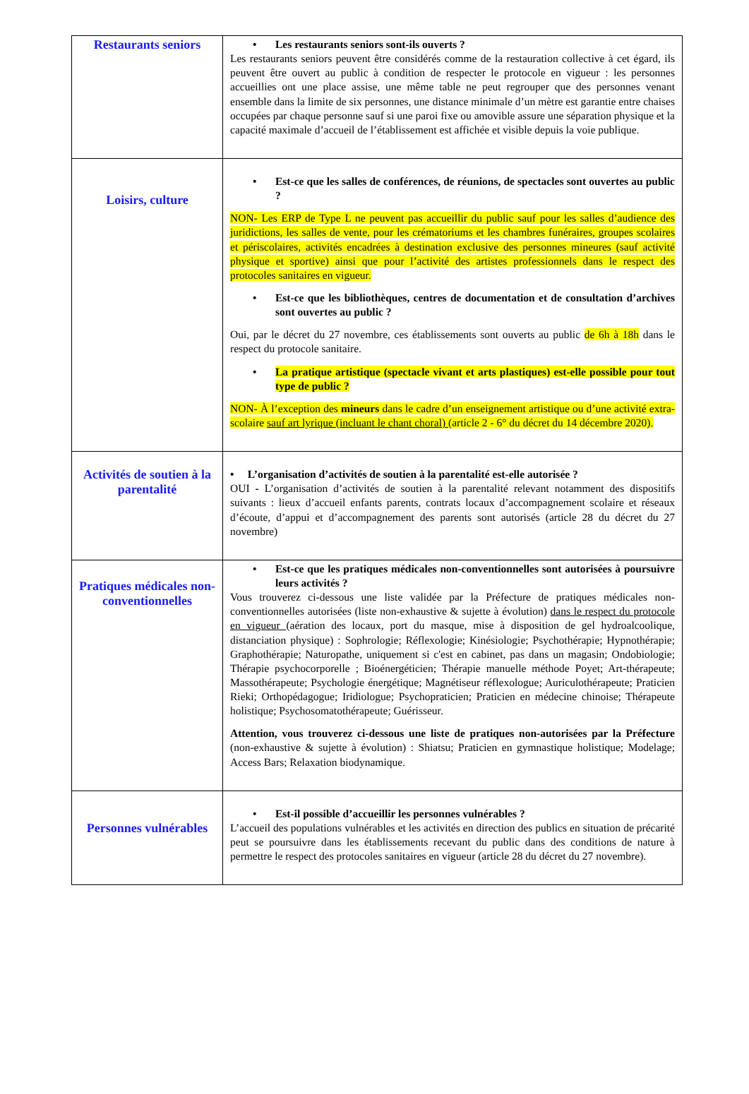| Restaurants seniors | • Les restaurants seniors sont-ils ouverts ? Les restaurants seniors peuvent être considérés comme de la restauration collective à cet égard, ils peuvent être ouvert au public à condition de respecter le protocole en vigueur : les personnes accueillies ont une place assise, une même table ne peut regrouper que des personnes venant ensemble dans la limite de six personnes, une distance minimale d’un mètre est garantie entre chaises occupées par chaque personne sauf si une paroi fixe ou amovible assure une séparation physique et la capacité maximale d’accueil de l’établissement est affichée et visible depuis la voie publique. |
| Loisirs, culture | • Est-ce que les salles de conférences, de réunions, de spectacles sont ouvertes au public ? NON- Les ERP de Type L ne peuvent pas accueillir du public sauf pour les salles d’audience des juridictions, les salles de vente, pour les crématoriums et les chambres funéraires, groupes scolaires et périscolaires, activités encadrées à destination exclusive des personnes mineures (sauf activité physique et sportive) ainsi que pour l’activité des artistes professionnels dans le respect des protocoles sanitaires en vigueur. • Est-ce que les bibliothèques, centres de documentation et de consultation d’archives sont ouvertes au public ? Oui, par le décret du 27 novembre, ces établissements sont ouverts au public de 6h à 18h dans le respect du protocole sanitaire. • La pratique artistique (spectacle vivant et arts plastiques) est-elle possible pour tout type de public ? NON- À l’exception des mineurs dans le cadre d’un enseignement artistique ou d’une activité extra-scolaire sauf art lyrique (incluant le chant choral) (article 2 - 6° du décret du 14 décembre 2020). |
| Activités de soutien à la parentalité | • L’organisation d’activités de soutien à la parentalité est-elle autorisée ? OUI - L’organisation d’activités de soutien à la parentalité relevant notamment des dispositifs suivants : lieux d’accueil enfants parents, contrats locaux d’accompagnement scolaire et réseaux d’écoute, d’appui et d’accompagnement des parents sont autorisés (article 28 du décret du 27 novembre) |
| Pratiques médicales non-conventionnelles | • Est-ce que les pratiques médicales non-conventionnelles sont autorisées à poursuivre leurs activités ? Vous trouverez ci-dessous une liste validée par la Préfecture de pratiques médicales non-conventionnelles autorisées (liste non-exhaustive & sujette à évolution) dans le respect du protocole en vigueur (aération des locaux, port du masque, mise à disposition de gel hydroalcoolique, distanciation physique) : Sophrologie; Réflexologie; Kinésiologie; Psychothérapie; Hypnothérapie; Graphothérapie; Naturopathe, uniquement si c'est en cabinet, pas dans un magasin; Ondobiologie; Thérapie psychocorporelle ; Bioénergéticien; Thérapie manuelle méthode Poyet; Art-thérapeute; Massothérapeute; Psychologie énergétique; Magnétiseur réflexologue; Auriculothérapeute; Praticien Rieki; Orthopédagogue; Iridiologue; Psychopraticien; Praticien en médecine chinoise; Thérapeute holistique; Psychosomatothérapeute; Guérisseur. Attention, vous trouverez ci-dessous une liste de pratiques non-autorisées par la Préfecture (non-exhaustive & sujette à évolution) : Shiatsu; Praticien en gymnastique holistique; Modelage; Access Bars; Relaxation biodynamique. |
| Personnes vulnérables | • Est-il possible d’accueillir les personnes vulnérables ? L’accueil des populations vulnérables et les activités en direction des publics en situation de précarité peut se poursuivre dans les établissements recevant du public dans des conditions de nature à permettre le respect des protocoles sanitaires en vigueur (article 28 du décret du 27 novembre). |